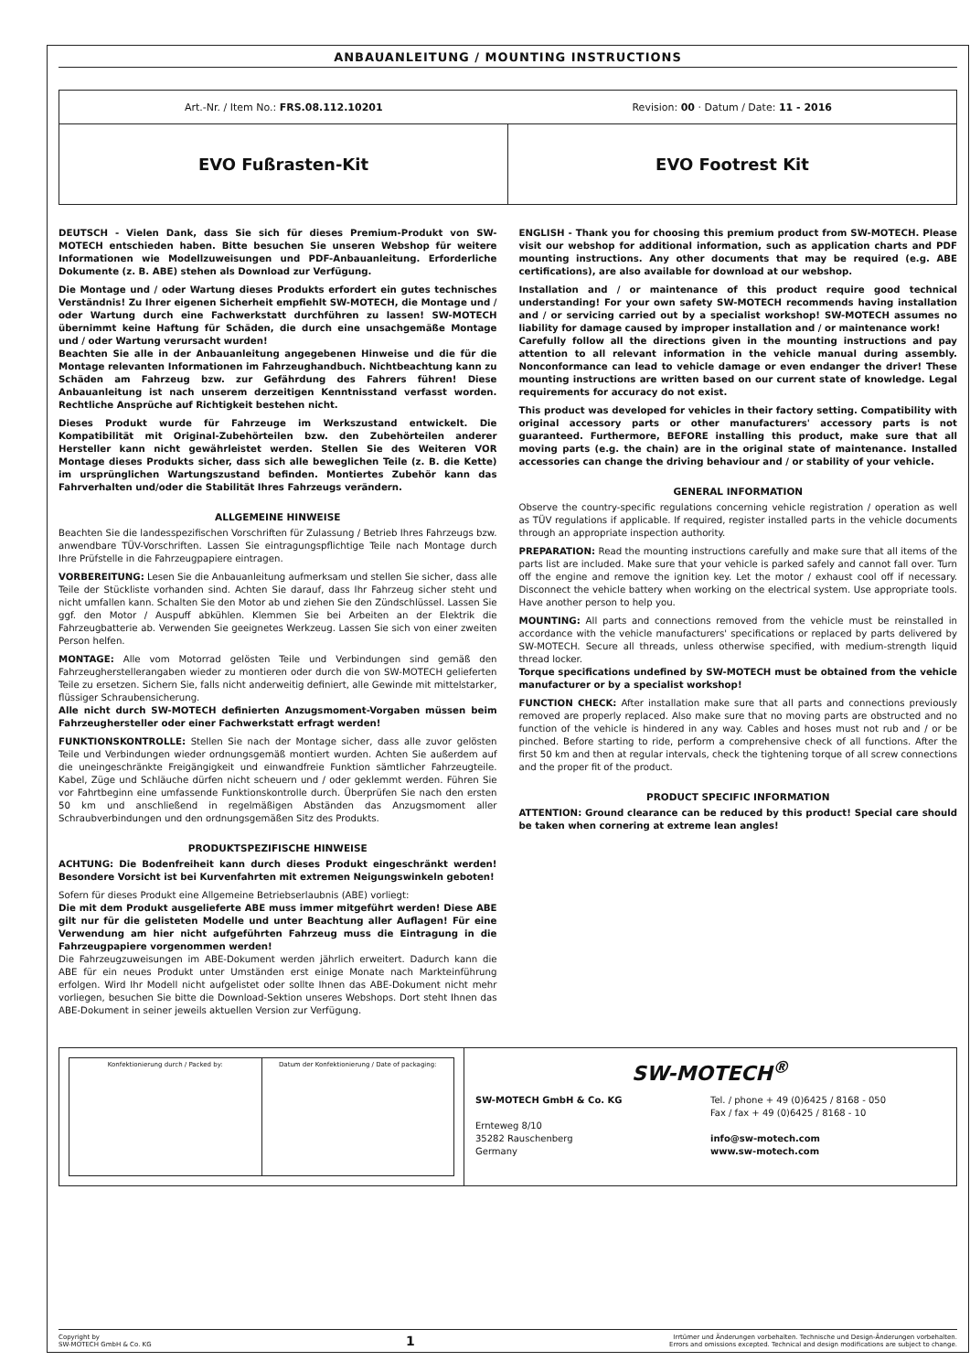ANBAUANLEITUNG / MOUNTING INSTRUCTIONS
Art.-Nr. / Item No.: FRS.08.112.10201
Revision: 00 · Datum / Date: 11 - 2016
EVO Fußrasten-Kit EVO Footrest Kit
DEUTSCH - Vielen Dank, dass Sie sich für dieses Premium-Produkt von SW-MOTECH entschieden haben. Bitte besuchen Sie unseren Webshop für weitere Informationen wie Modellzuweisungen und PDF-Anbauanleitung. Erforderliche Dokumente (z. B. ABE) stehen als Download zur Verfügung.
Die Montage und / oder Wartung dieses Produkts erfordert ein gutes technisches Verständnis! Zu Ihrer eigenen Sicherheit empfiehlt SW-MOTECH, die Montage und / oder Wartung durch eine Fachwerkstatt durchführen zu lassen! SW-MOTECH übernimmt keine Haftung für Schäden, die durch eine unsachgemäße Montage und / oder Wartung verursacht wurden!
Beachten Sie alle in der Anbauanleitung angegebenen Hinweise und die für die Montage relevanten Informationen im Fahrzeughandbuch. Nichtbeachtung kann zu Schäden am Fahrzeug bzw. zur Gefährdung des Fahrers führen! Diese Anbauanleitung ist nach unserem derzeitigen Kenntnisstand verfasst worden. Rechtliche Ansprüche auf Richtigkeit bestehen nicht.
Dieses Produkt wurde für Fahrzeuge im Werkszustand entwickelt. Die Kompatibilität mit Original-Zubehörteilen bzw. den Zubehörteilen anderer Hersteller kann nicht gewährleistet werden. Stellen Sie des Weiteren VOR Montage dieses Produkts sicher, dass sich alle beweglichen Teile (z. B. die Kette) im ursprünglichen Wartungszustand befinden. Montiertes Zubehör kann das Fahrverhalten und/oder die Stabilität Ihres Fahrzeugs verändern.
ALLGEMEINE HINWEISE
Beachten Sie die landesspezifischen Vorschriften für Zulassung / Betrieb Ihres Fahrzeugs bzw. anwendbare TÜV-Vorschriften. Lassen Sie eintragungspflichtige Teile nach Montage durch Ihre Prüfstelle in die Fahrzeugpapiere eintragen.
VORBEREITUNG: Lesen Sie die Anbauanleitung aufmerksam und stellen Sie sicher, dass alle Teile der Stückliste vorhanden sind. Achten Sie darauf, dass Ihr Fahrzeug sicher steht und nicht umfallen kann. Schalten Sie den Motor ab und ziehen Sie den Zündschlüssel. Lassen Sie ggf. den Motor / Auspuff abkühlen. Klemmen Sie bei Arbeiten an der Elektrik die Fahrzeugbatterie ab. Verwenden Sie geeignetes Werkzeug. Lassen Sie sich von einer zweiten Person helfen.
MONTAGE: Alle vom Motorrad gelösten Teile und Verbindungen sind gemäß den Fahrzeugherstellerangaben wieder zu montieren oder durch die von SW-MOTECH gelieferten Teile zu ersetzen. Sichern Sie, falls nicht anderweitig definiert, alle Gewinde mit mittelstarker, flüssiger Schraubensicherung.
Alle nicht durch SW-MOTECH definierten Anzugsmoment-Vorgaben müssen beim Fahrzeughersteller oder einer Fachwerkstatt erfragt werden!
FUNKTIONSKONTROLLE: Stellen Sie nach der Montage sicher, dass alle zuvor gelösten Teile und Verbindungen wieder ordnungsgemäß montiert wurden. Achten Sie außerdem auf die uneingeschränkte Freigängigkeit und einwandfreie Funktion sämtlicher Fahrzeugteile. Kabel, Züge und Schläuche dürfen nicht scheuern und / oder geklemmt werden. Führen Sie vor Fahrtbeginn eine umfassende Funktionskontrolle durch. Überprüfen Sie nach den ersten 50 km und anschließend in regelmäßigen Abständen das Anzugsmoment aller Schraubverbindungen und den ordnungsgemäßen Sitz des Produkts.
PRODUKTSPEZIFISCHE HINWEISE
ACHTUNG: Die Bodenfreiheit kann durch dieses Produkt eingeschränkt werden! Besondere Vorsicht ist bei Kurvenfahrten mit extremen Neigungswinkeln geboten!
Sofern für dieses Produkt eine Allgemeine Betriebserlaubnis (ABE) vorliegt:
Die mit dem Produkt ausgelieferte ABE muss immer mitgeführt werden! Diese ABE gilt nur für die gelisteten Modelle und unter Beachtung aller Auflagen! Für eine Verwendung am hier nicht aufgeführten Fahrzeug muss die Eintragung in die Fahrzeugpapiere vorgenommen werden!
Die Fahrzeugzuweisungen im ABE-Dokument werden jährlich erweitert. Dadurch kann die ABE für ein neues Produkt unter Umständen erst einige Monate nach Markteinführung erfolgen. Wird Ihr Modell nicht aufgelistet oder sollte Ihnen das ABE-Dokument nicht mehr vorliegen, besuchen Sie bitte die Download-Sektion unseres Webshops. Dort steht Ihnen das ABE-Dokument in seiner jeweils aktuellen Version zur Verfügung.
ENGLISH - Thank you for choosing this premium product from SW-MOTECH. Please visit our webshop for additional information, such as application charts and PDF mounting instructions. Any other documents that may be required (e.g. ABE certifications), are also available for download at our webshop.
Installation and / or maintenance of this product require good technical understanding! For your own safety SW-MOTECH recommends having installation and / or servicing carried out by a specialist workshop! SW-MOTECH assumes no liability for damage caused by improper installation and / or maintenance work!
Carefully follow all the directions given in the mounting instructions and pay attention to all relevant information in the vehicle manual during assembly. Nonconformance can lead to vehicle damage or even endanger the driver! These mounting instructions are written based on our current state of knowledge. Legal requirements for accuracy do not exist.
This product was developed for vehicles in their factory setting. Compatibility with original accessory parts or other manufacturers' accessory parts is not guaranteed. Furthermore, BEFORE installing this product, make sure that all moving parts (e.g. the chain) are in the original state of maintenance. Installed accessories can change the driving behaviour and / or stability of your vehicle.
GENERAL INFORMATION
Observe the country-specific regulations concerning vehicle registration / operation as well as TÜV regulations if applicable. If required, register installed parts in the vehicle documents through an appropriate inspection authority.
PREPARATION: Read the mounting instructions carefully and make sure that all items of the parts list are included. Make sure that your vehicle is parked safely and cannot fall over. Turn off the engine and remove the ignition key. Let the motor / exhaust cool off if necessary. Disconnect the vehicle battery when working on the electrical system. Use appropriate tools. Have another person to help you.
MOUNTING: All parts and connections removed from the vehicle must be reinstalled in accordance with the vehicle manufacturers' specifications or replaced by parts delivered by SW-MOTECH. Secure all threads, unless otherwise specified, with medium-strength liquid thread locker.
Torque specifications undefined by SW-MOTECH must be obtained from the vehicle manufacturer or by a specialist workshop!
FUNCTION CHECK: After installation make sure that all parts and connections previously removed are properly replaced. Also make sure that no moving parts are obstructed and no function of the vehicle is hindered in any way. Cables and hoses must not rub and / or be pinched. Before starting to ride, perform a comprehensive check of all functions. After the first 50 km and then at regular intervals, check the tightening torque of all screw connections and the proper fit of the product.
PRODUCT SPECIFIC INFORMATION
ATTENTION: Ground clearance can be reduced by this product! Special care should be taken when cornering at extreme lean angles!
Konfektionierung durch / Packed by:
Datum der Konfektionierung / Date of packaging:
SW-MOTECH<sup>®</sup>
SW-MOTECH GmbH & Co. KG
Ernteweg 8/10
35282 Rauschenberg
Germany
Tel. / phone + 49 (0)6425 / 8168 - 050
Fax / fax + 49 (0)6425 / 8168 - 10
info@sw-motech.com
www.sw-motech.com
Copyright by
SW-MOTECH GmbH & Co. KG
1
Irrtümer und Änderungen vorbehalten. Technische und Design-Änderungen vorbehalten.
Errors and omissions excepted. Technical and design modifications are subject to change.